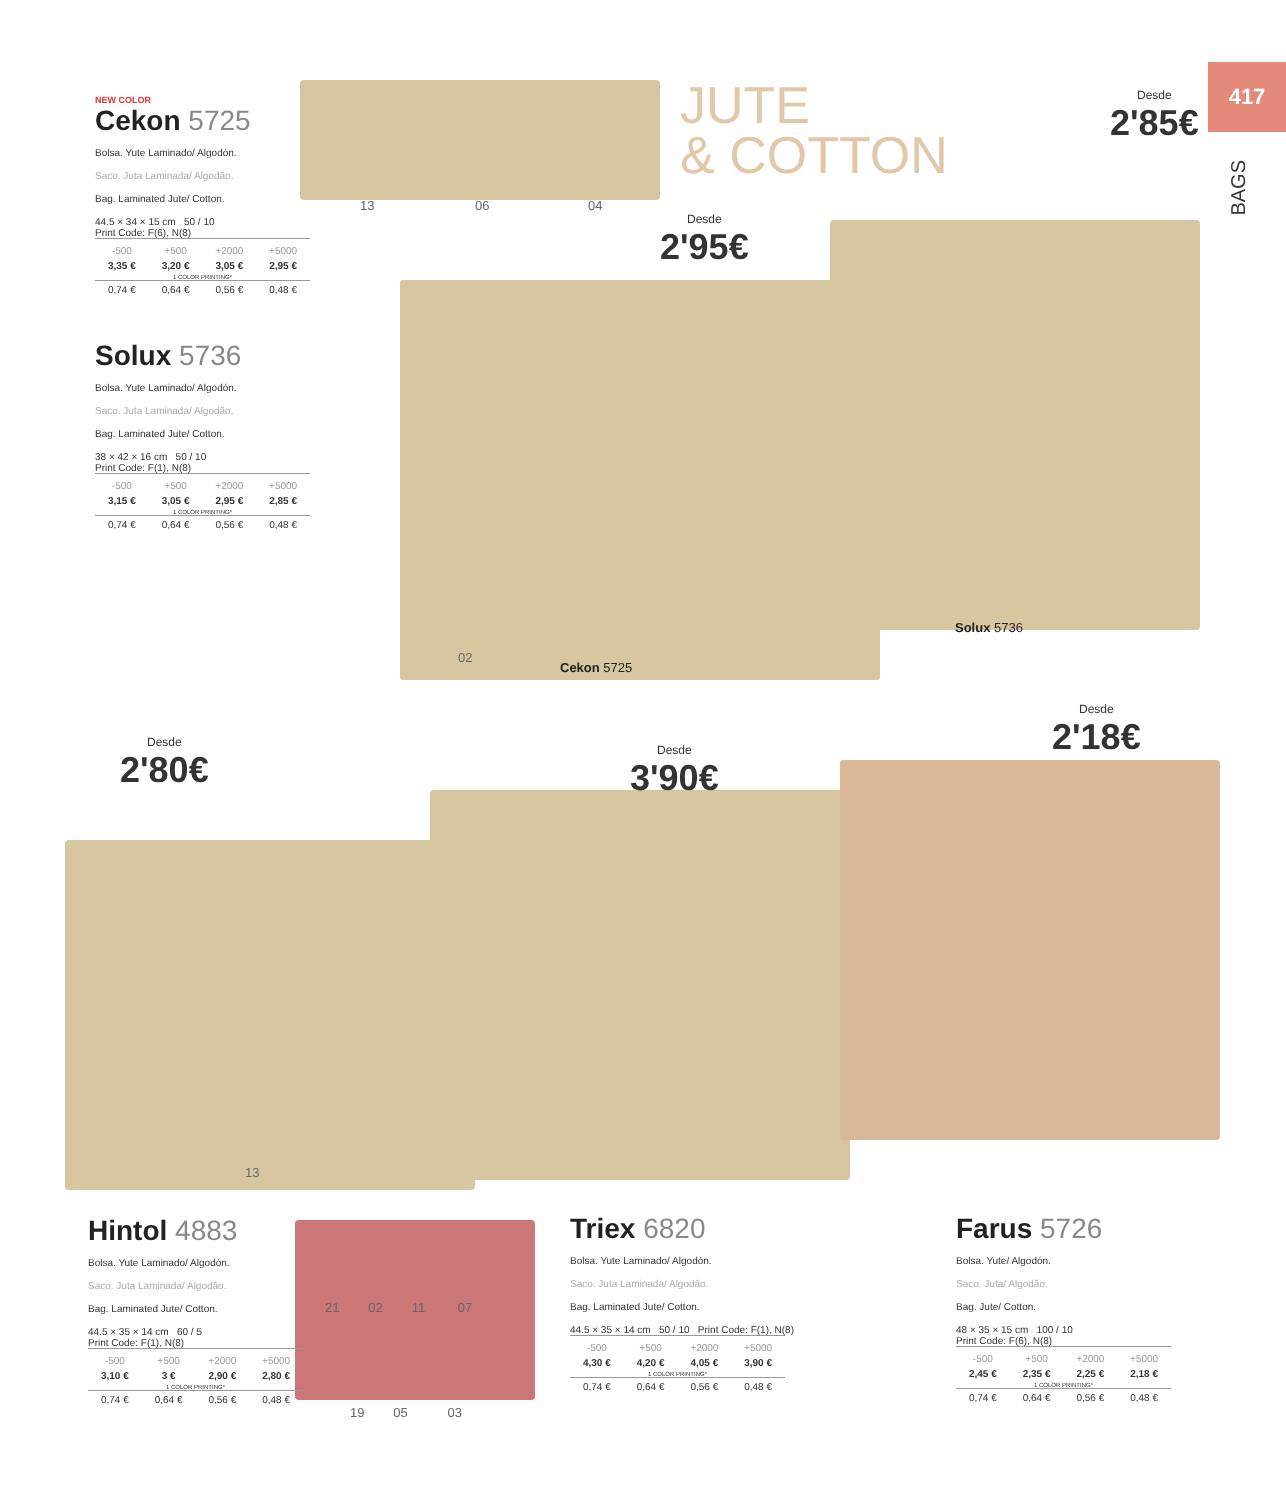417
BAGS
JUTE
& COTTON
13 06 04
NEW COLOR
Cekon 5725
Bolsa. Yute Laminado/ Algodón.
Saco. Juta Laminada/ Algodão.
Bag. Laminated Jute/ Cotton.
44.5 × 34 × 15 cm 50 / 10
Print Code: F(6), N(8)
| -500 | +500 | +2000 | +5000 |
| --- | --- | --- | --- |
| 3,35 € | 3,20 € | 3,05 € | 2,95 € |
| 1 COLOR PRINTING* | | | |
| 0,74 € | 0,64 € | 0,56 € | 0,48 € |
Solux 5736
Bolsa. Yute Laminado/ Algodón.
Saco. Juta Laminada/ Algodão.
Bag. Laminated Jute/ Cotton.
38 × 42 × 16 cm 50 / 10
Print Code: F(1), N(8)
| -500 | +500 | +2000 | +5000 |
| --- | --- | --- | --- |
| 3,15 € | 3,05 € | 2,95 € | 2,85 € |
| 1 COLOR PRINTING* | | | |
| 0,74 € | 0,64 € | 0,56 € | 0,48 € |
Desde
2'85€
Desde
2'95€
02
Cekon 5725
Solux 5736
Desde
2'80€
Desde
3'90€
Desde
2'18€
13
Hintol 4883
Bolsa. Yute Laminado/ Algodón.
Saco. Juta Laminada/ Algodão.
Bag. Laminated Jute/ Cotton.
44.5 × 35 × 14 cm 60 / 5
Print Code: F(1), N(8)
| -500 | +500 | +2000 | +5000 |
| --- | --- | --- | --- |
| 3,10 € | 3 € | 2,90 € | 2,80 € |
| 1 COLOR PRINTING* | | | |
| 0,74 € | 0,64 € | 0,56 € | 0,48 € |
21 02 11 07
19 05 03
Triex 6820
Bolsa. Yute Laminado/ Algodón.
Saco. Juta Laminada/ Algodão.
Bag. Laminated Jute/ Cotton.
44.5 × 35 × 14 cm 50 / 10 Print Code: F(1), N(8)
| -500 | +500 | +2000 | +5000 |
| --- | --- | --- | --- |
| 4,30 € | 4,20 € | 4,05 € | 3,90 € |
| 1 COLOR PRINTING* | | | |
| 0,74 € | 0,64 € | 0,56 € | 0,48 € |
Farus 5726
Bolsa. Yute/ Algodón.
Saco. Juta/ Algodão.
Bag. Jute/ Cotton.
48 × 35 × 15 cm 100 / 10
Print Code: F(6), N(8)
| -500 | +500 | +2000 | +5000 |
| --- | --- | --- | --- |
| 2,45 € | 2,35 € | 2,25 € | 2,18 € |
| 1 COLOR PRINTING* | | | |
| 0,74 € | 0,64 € | 0,56 € | 0,48 € |